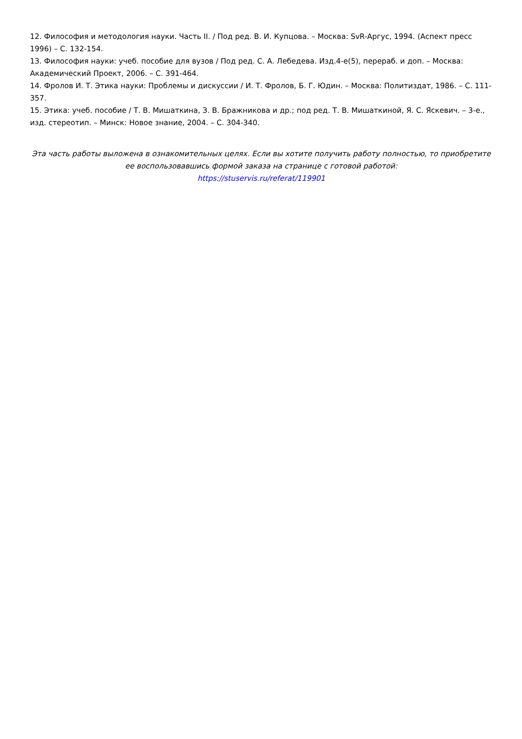12. Философия и методология науки. Часть II. / Под ред. В. И. Купцова. – Москва: SvR-Аргус, 1994. (Аспект пресс 1996) – С. 132-154.
13. Философия науки: учеб. пособие для вузов / Под ред. С. А. Лебедева. Изд.4-е(5), перераб. и доп. – Москва: Академический Проект, 2006. – С. 391-464.
14. Фролов И. Т. Этика науки: Проблемы и дискуссии / И. Т. Фролов, Б. Г. Юдин. – Москва: Политиздат, 1986. – С. 111-357.
15. Этика: учеб. пособие / Т. В. Мишаткина, З. В. Бражникова и др.; под ред. Т. В. Мишаткиной, Я. С. Яскевич. – 3-е., изд. стереотип. – Минск: Новое знание, 2004. – С. 304-340.
Эта часть работы выложена в ознакомительных целях. Если вы хотите получить работу полностью, то приобретите ее воспользовавшись формой заказа на странице с готовой работой:
https://stuservis.ru/referat/119901